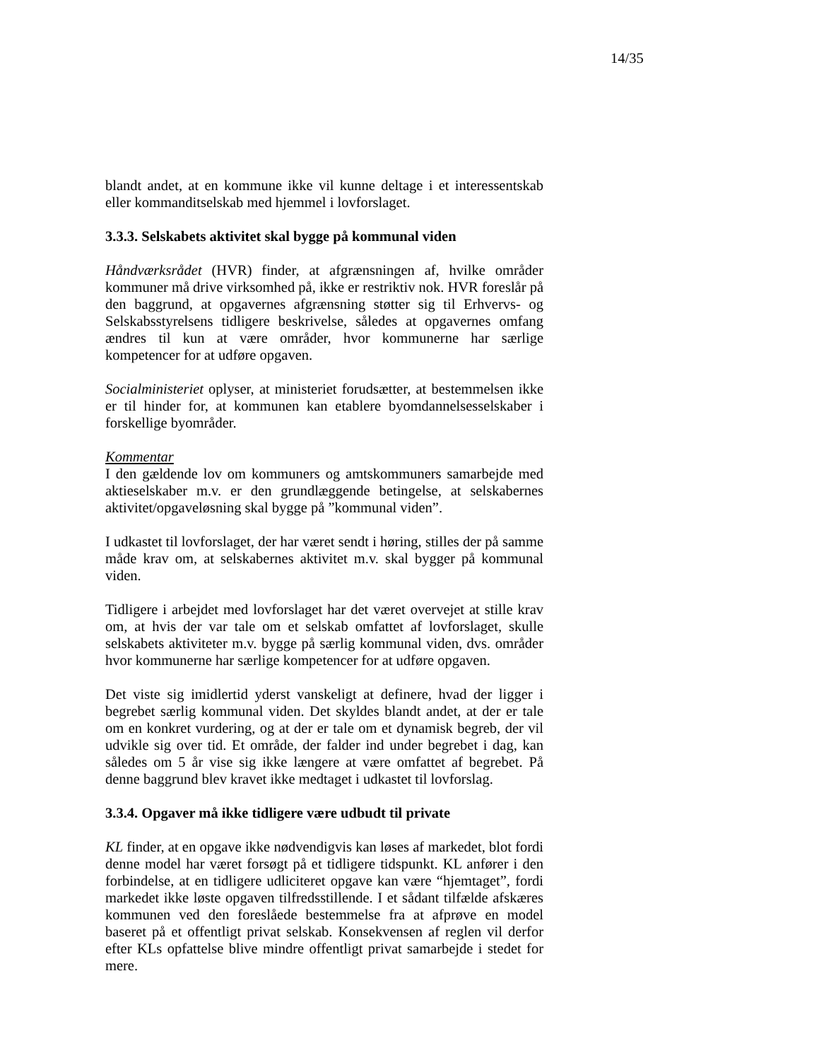14/35
blandt andet, at en kommune ikke vil kunne deltage i et interessentskab eller kommanditselskab med hjemmel i lovforslaget.
3.3.3. Selskabets aktivitet skal bygge på kommunal viden
Håndværksrådet (HVR) finder, at afgrænsningen af, hvilke områder kommuner må drive virksomhed på, ikke er restriktiv nok. HVR foreslår på den baggrund, at opgavernes afgrænsning støtter sig til Erhvervs- og Selskabsstyrelsens tidligere beskrivelse, således at opgavernes omfang ændres til kun at være områder, hvor kommunerne har særlige kompetencer for at udføre opgaven.
Socialministeriet oplyser, at ministeriet forudsætter, at bestemmelsen ikke er til hinder for, at kommunen kan etablere byomdannelsesselskaber i forskellige byområder.
Kommentar
I den gældende lov om kommuners og amtskommuners samarbejde med aktieselskaber m.v. er den grundlæggende betingelse, at selskabernes aktivitet/opgaveløsning skal bygge på ”kommunal viden”.
I udkastet til lovforslaget, der har været sendt i høring, stilles der på samme måde krav om, at selskabernes aktivitet m.v. skal bygger på kommunal viden.
Tidligere i arbejdet med lovforslaget har det været overvejet at stille krav om, at hvis der var tale om et selskab omfattet af lovforslaget, skulle selskabets aktiviteter m.v. bygge på særlig kommunal viden, dvs. områder hvor kommunerne har særlige kompetencer for at udføre opgaven.
Det viste sig imidlertid yderst vanskeligt at definere, hvad der ligger i begrebet særlig kommunal viden. Det skyldes blandt andet, at der er tale om en konkret vurdering, og at der er tale om et dynamisk begreb, der vil udvikle sig over tid. Et område, der falder ind under begrebet i dag, kan således om 5 år vise sig ikke længere at være omfattet af begrebet. På denne baggrund blev kravet ikke medtaget i udkastet til lovforslag.
3.3.4. Opgaver må ikke tidligere være udbudt til private
KL finder, at en opgave ikke nødvendigvis kan løses af markedet, blot fordi denne model har været forsøgt på et tidligere tidspunkt. KL anfører i den forbindelse, at en tidligere udliciteret opgave kan være “hjemtaget”, fordi markedet ikke løste opgaven tilfredsstillende. I et sådant tilfælde afskæres kommunen ved den foreslåede bestemmelse fra at afprøve en model baseret på et offentligt privat selskab. Konsekvensen af reglen vil derfor efter KLs opfattelse blive mindre offentligt privat samarbejde i stedet for mere.